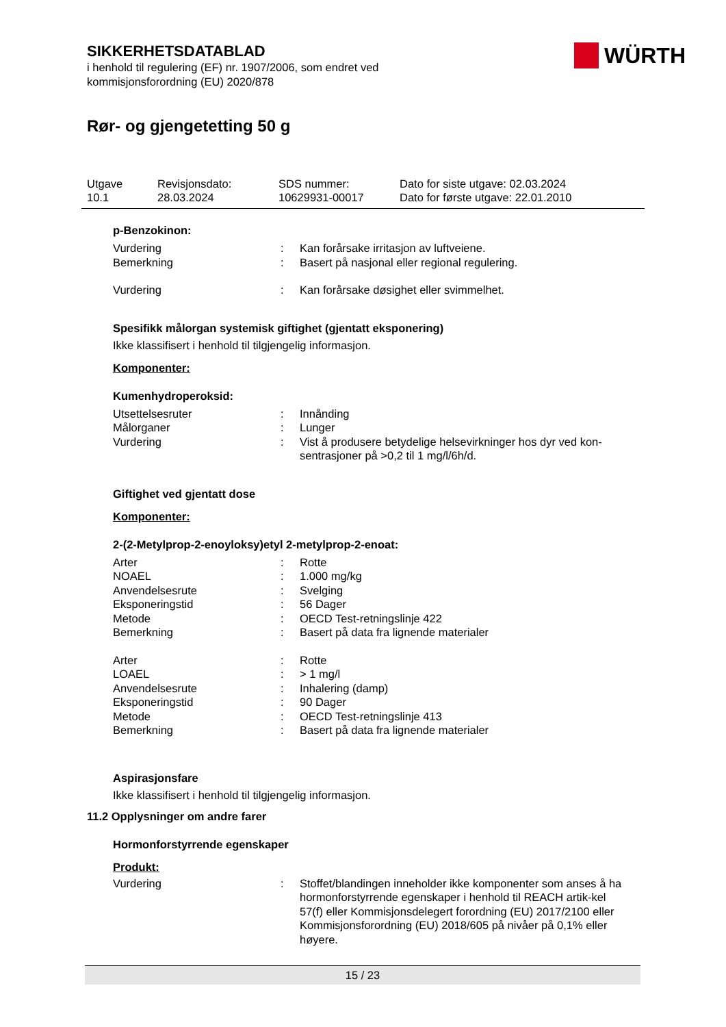SIKKERHETSDATABLAD
i henhold til regulering (EF) nr. 1907/2006, som endret ved
kommisjonsforordning (EU) 2020/878
WÜRTH
Rør- og gjengetetting 50 g
Utgave
10.1
Revisjonsdato:
28.03.2024
SDS nummer:
10629931-00017
Dato for siste utgave: 02.03.2024
Dato for første utgave: 22.01.2010
p-Benzokinon:
| Vurdering | : | Kan forårsake irritasjon av luftveiene. |
| Bemerkning | : | Basert på nasjonal eller regional regulering. |
| Vurdering | : | Kan forårsake døsighet eller svimmelhet. |
Spesifikk målorgan systemisk giftighet (gjentatt eksponering)
Ikke klassifisert i henhold til tilgjengelig informasjon.
Komponenter:
Kumenhydroperoksid:
| Utsettelsesruter | : | Innånding |
| Målorganer | : | Lunger |
| Vurdering | : | Vist å produsere betydelige helsevirkninger hos dyr ved kon-sentrasjoner på >0,2 til 1 mg/l/6h/d. |
Giftighet ved gjentatt dose
Komponenter:
2-(2-Metylprop-2-enoyloksy)etyl 2-metylprop-2-enoat:
| Arter | : | Rotte |
| NOAEL | : | 1.000 mg/kg |
| Anvendelsesrute | : | Svelging |
| Eksponeringstid | : | 56 Dager |
| Metode | : | OECD Test-retningslinje 422 |
| Bemerkning | : | Basert på data fra lignende materialer |
| Arter | : | Rotte |
| LOAEL | : | > 1 mg/l |
| Anvendelsesrute | : | Inhalering (damp) |
| Eksponeringstid | : | 90 Dager |
| Metode | : | OECD Test-retningslinje 413 |
| Bemerkning | : | Basert på data fra lignende materialer |
Aspirasjonsfare
Ikke klassifisert i henhold til tilgjengelig informasjon.
11.2 Opplysninger om andre farer
Hormonforstyrrende egenskaper
Produkt:
| Vurdering | : | Stoffet/blandingen inneholder ikke komponenter som anses å ha hormonforstyrrende egenskaper i henhold til REACH artik-kel 57(f) eller Kommisjonsdelegert forordning (EU) 2017/2100 eller Kommisjonsforordning (EU) 2018/605 på nivåer på 0,1% eller høyere. |
15 / 23